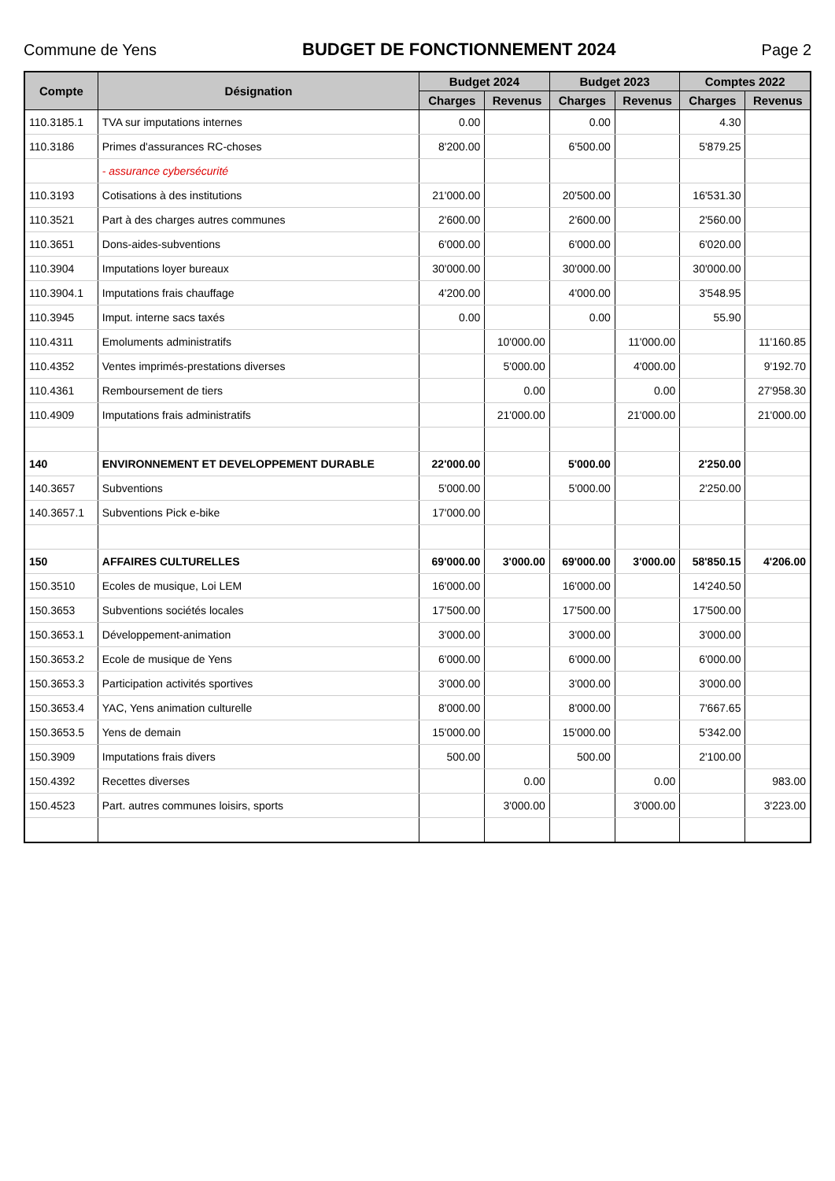Commune de Yens BUDGET DE FONCTIONNEMENT 2024 Page 2
| Compte | Désignation | Budget 2024 | | Budget 2023 | | Comptes 2022 | |
| --- | --- | --- | --- | --- | --- | --- | --- |
| | | Charges | Revenus | Charges | Revenus | Charges | Revenus |
| 110.3185.1 | TVA sur imputations internes | 0.00 | | 0.00 | | 4.30 | |
| 110.3186 | Primes d'assurances RC-choses | 8'200.00 | | 6'500.00 | | 5'879.25 | |
| | - assurance cybersécurité | | | | | | |
| 110.3193 | Cotisations à des institutions | 21'000.00 | | 20'500.00 | | 16'531.30 | |
| 110.3521 | Part à des charges autres communes | 2'600.00 | | 2'600.00 | | 2'560.00 | |
| 110.3651 | Dons-aides-subventions | 6'000.00 | | 6'000.00 | | 6'020.00 | |
| 110.3904 | Imputations loyer bureaux | 30'000.00 | | 30'000.00 | | 30'000.00 | |
| 110.3904.1 | Imputations frais chauffage | 4'200.00 | | 4'000.00 | | 3'548.95 | |
| 110.3945 | Imput. interne sacs taxés | 0.00 | | 0.00 | | 55.90 | |
| 110.4311 | Emoluments administratifs | | 10'000.00 | | 11'000.00 | | 11'160.85 |
| 110.4352 | Ventes imprimés-prestations diverses | | 5'000.00 | | 4'000.00 | | 9'192.70 |
| 110.4361 | Remboursement de tiers | | 0.00 | | 0.00 | | 27'958.30 |
| 110.4909 | Imputations frais administratifs | | 21'000.00 | | 21'000.00 | | 21'000.00 |
| 140 | ENVIRONNEMENT ET DEVELOPPEMENT DURABLE | 22'000.00 | | 5'000.00 | | 2'250.00 | |
| 140.3657 | Subventions | 5'000.00 | | 5'000.00 | | 2'250.00 | |
| 140.3657.1 | Subventions Pick e-bike | 17'000.00 | | | | | |
| 150 | AFFAIRES CULTURELLES | 69'000.00 | 3'000.00 | 69'000.00 | 3'000.00 | 58'850.15 | 4'206.00 |
| 150.3510 | Ecoles de musique, Loi LEM | 16'000.00 | | 16'000.00 | | 14'240.50 | |
| 150.3653 | Subventions sociétés locales | 17'500.00 | | 17'500.00 | | 17'500.00 | |
| 150.3653.1 | Développement-animation | 3'000.00 | | 3'000.00 | | 3'000.00 | |
| 150.3653.2 | Ecole de musique de Yens | 6'000.00 | | 6'000.00 | | 6'000.00 | |
| 150.3653.3 | Participation activités sportives | 3'000.00 | | 3'000.00 | | 3'000.00 | |
| 150.3653.4 | YAC, Yens animation culturelle | 8'000.00 | | 8'000.00 | | 7'667.65 | |
| 150.3653.5 | Yens de demain | 15'000.00 | | 15'000.00 | | 5'342.00 | |
| 150.3909 | Imputations frais divers | 500.00 | | 500.00 | | 2'100.00 | |
| 150.4392 | Recettes diverses | | 0.00 | | 0.00 | | 983.00 |
| 150.4523 | Part. autres communes loisirs, sports | | 3'000.00 | | 3'000.00 | | 3'223.00 |